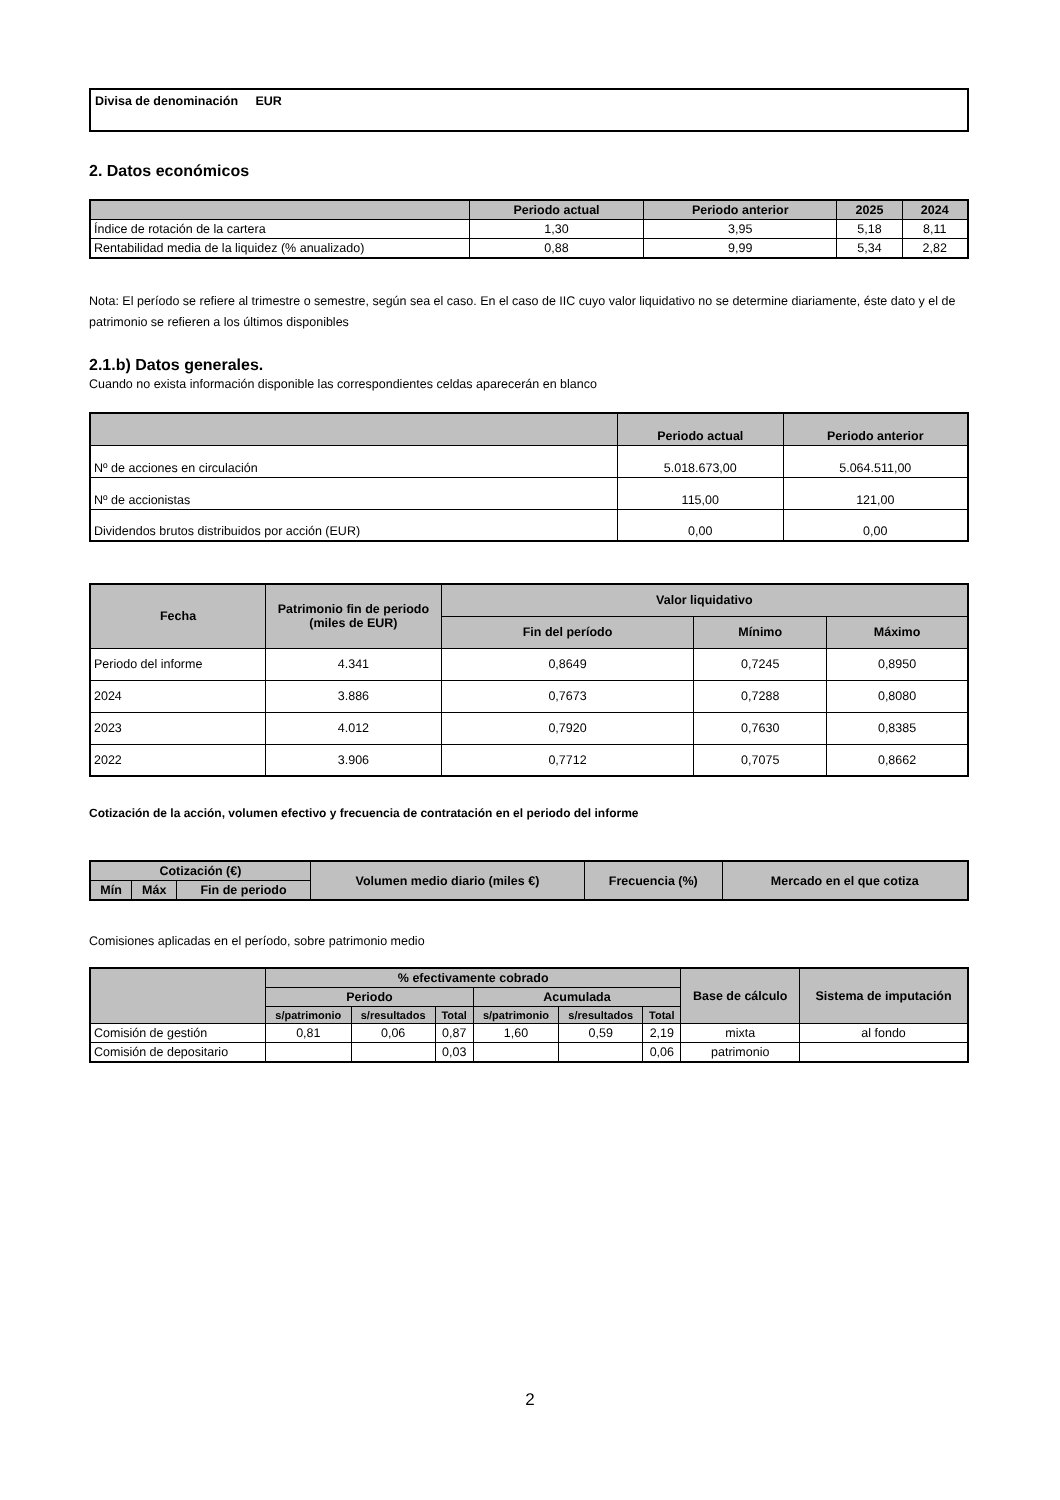Divisa de denominación EUR
2. Datos económicos
| | Periodo actual | Periodo anterior | 2025 | 2024 |
| --- | --- | --- | --- | --- |
| Índice de rotación de la cartera | 1,30 | 3,95 | 5,18 | 8,11 |
| Rentabilidad media de la liquidez (% anualizado) | 0,88 | 9,99 | 5,34 | 2,82 |
Nota: El período se refiere al trimestre o semestre, según sea el caso. En el caso de IIC cuyo valor liquidativo no se determine diariamente, éste dato y el de patrimonio se refieren a los últimos disponibles
2.1.b) Datos generales.
Cuando no exista información disponible las correspondientes celdas aparecerán en blanco
| | Periodo actual | Periodo anterior |
| --- | --- | --- |
| Nº de acciones en circulación | 5.018.673,00 | 5.064.511,00 |
| Nº de accionistas | 115,00 | 121,00 |
| Dividendos brutos distribuidos por acción (EUR) | 0,00 | 0,00 |
| Fecha | Patrimonio fin de periodo (miles de EUR) | Valor liquidativo | | |
| --- | --- | --- | --- | --- |
| | | Fin del período | Mínimo | Máximo |
| Periodo del informe | 4.341 | 0,8649 | 0,7245 | 0,8950 |
| 2024 | 3.886 | 0,7673 | 0,7288 | 0,8080 |
| 2023 | 4.012 | 0,7920 | 0,7630 | 0,8385 |
| 2022 | 3.906 | 0,7712 | 0,7075 | 0,8662 |
Cotización de la acción, volumen efectivo y frecuencia de contratación en el periodo del informe
| Cotización (€) | | | Volumen medio diario (miles €) | Frecuencia (%) | Mercado en el que cotiza |
| --- | --- | --- | --- | --- | --- |
| Mín | Máx | Fin de periodo | | | |
Comisiones aplicadas en el período, sobre patrimonio medio
| | % efectivamente cobrado | | | | | | Base de cálculo | Sistema de imputación |
| --- | --- | --- | --- | --- | --- | --- | --- | --- |
| | Periodo | | | Acumulada | | | | |
| | s/patrimonio | s/resultados | Total | s/patrimonio | s/resultados | Total | | |
| Comisión de gestión | 0,81 | 0,06 | 0,87 | 1,60 | 0,59 | 2,19 | mixta | al fondo |
| Comisión de depositario | | | 0,03 | | | 0,06 | patrimonio | |
2